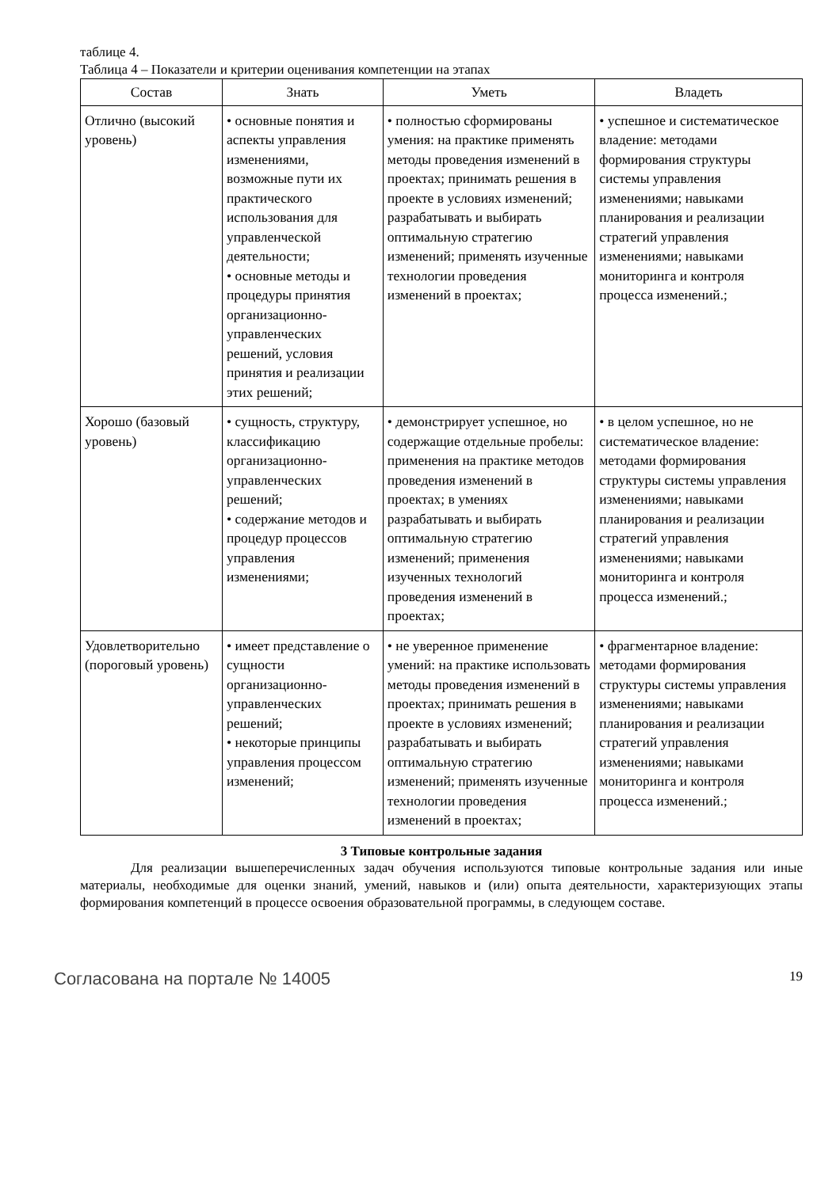таблице 4.
Таблица 4 – Показатели и критерии оценивания компетенции на этапах
| Состав | Знать | Уметь | Владеть |
| --- | --- | --- | --- |
| Отлично (высокий уровень) | • основные понятия и аспекты управления изменениями, возможные пути их практического использования для управленческой деятельности; • основные методы и процедуры принятия организационно-управленческих решений, условия принятия и реализации этих решений; | • полностью сформированы умения: на практике применять методы проведения изменений в проектах; принимать решения в проекте в условиях изменений; разрабатывать и выбирать оптимальную стратегию изменений; применять изученные технологии проведения изменений в проектах; | • успешное и систематическое владение: методами формирования структуры системы управления изменениями; навыками планирования и реализации стратегий управления изменениями; навыками мониторинга и контроля процесса изменений.; |
| Хорошо (базовый уровень) | • сущность, структуру, классификацию организационно-управленческих решений; • содержание методов и процедур процессов управления изменениями; | • демонстрирует успешное, но содержащие отдельные пробелы: применения на практике методов проведения изменений в проектах; в умениях разрабатывать и выбирать оптимальную стратегию изменений; применения изученных технологий проведения изменений в проектах; | • в целом успешное, но не систематическое владение: методами формирования структуры системы управления изменениями; навыками планирования и реализации стратегий управления изменениями; навыками мониторинга и контроля процесса изменений.; |
| Удовлетворительно (пороговый уровень) | • имеет представление о сущности организационно-управленческих решений; • некоторые принципы управления процессом изменений; | • не уверенное применение умений: на практике использовать методы проведения изменений в проектах; принимать решения в проекте в условиях изменений; разрабатывать и выбирать оптимальную стратегию изменений; применять изученные технологии проведения изменений в проектах; | • фрагментарное владение: методами формирования структуры системы управления изменениями; навыками планирования и реализации стратегий управления изменениями; навыками мониторинга и контроля процесса изменений.; |
3 Типовые контрольные задания
Для реализации вышеперечисленных задач обучения используются типовые контрольные задания или иные материалы, необходимые для оценки знаний, умений, навыков и (или) опыта деятельности, характеризующих этапы формирования компетенций в процессе освоения образовательной программы, в следующем составе.
Согласована на портале № 14005 19